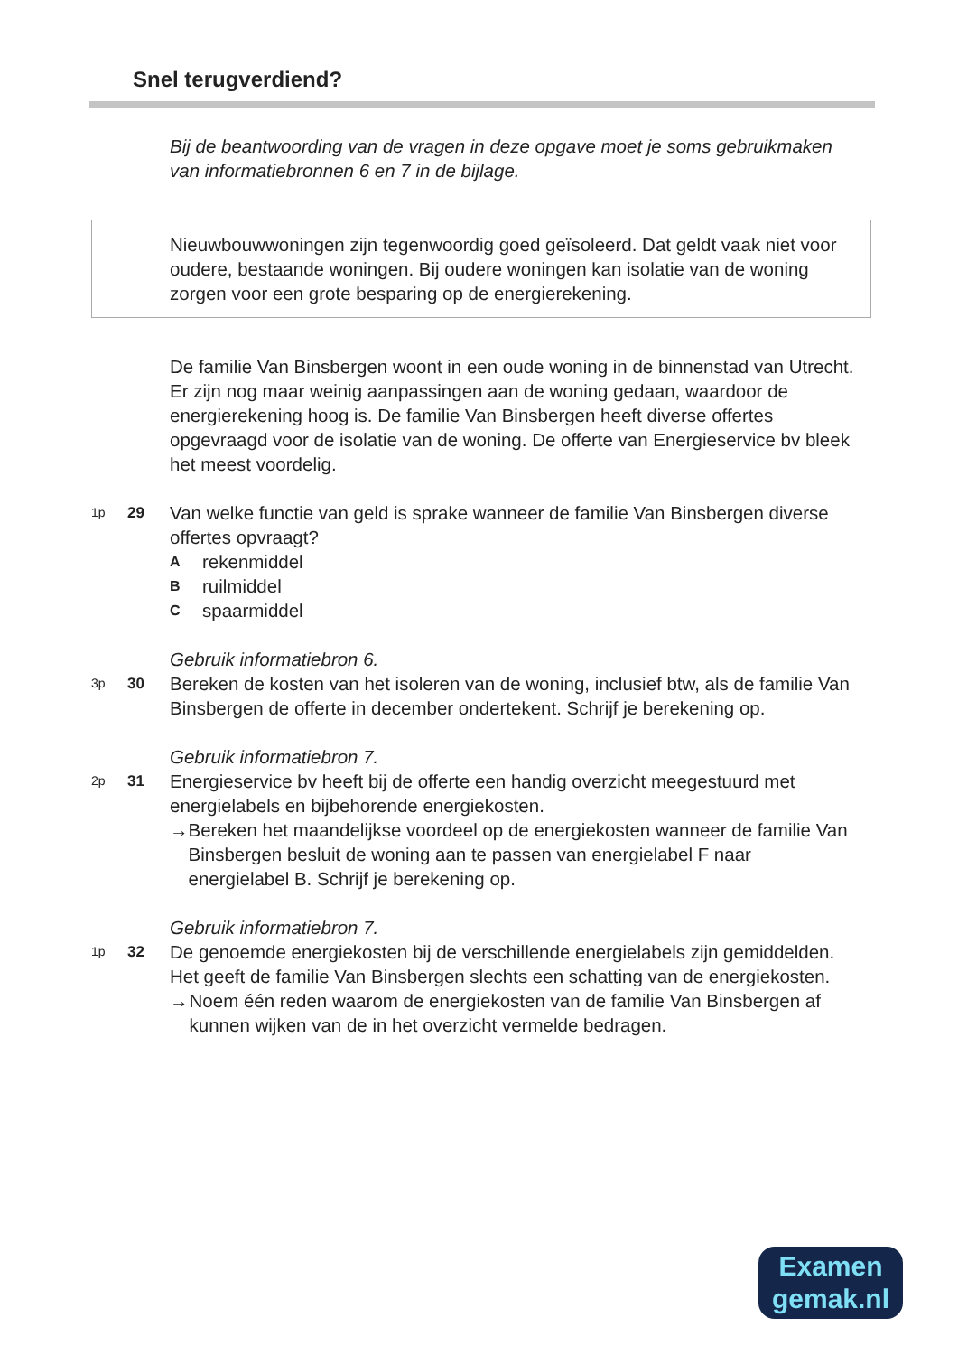Snel terugverdiend?
Bij de beantwoording van de vragen in deze opgave moet je soms gebruikmaken van informatiebronnen 6 en 7 in de bijlage.
Nieuwbouwwoningen zijn tegenwoordig goed geïsoleerd. Dat geldt vaak niet voor oudere, bestaande woningen. Bij oudere woningen kan isolatie van de woning zorgen voor een grote besparing op de energierekening.
De familie Van Binsbergen woont in een oude woning in de binnenstad van Utrecht. Er zijn nog maar weinig aanpassingen aan de woning gedaan, waardoor de energierekening hoog is. De familie Van Binsbergen heeft diverse offertes opgevraagd voor de isolatie van de woning. De offerte van Energieservice bv bleek het meest voordelig.
1p
29
Van welke functie van geld is sprake wanneer de familie Van Binsbergen diverse offertes opvraagt?
Arekenmiddel
Bruilmiddel
Cspaarmiddel
Gebruik informatiebron 6.
3p
30
Bereken de kosten van het isoleren van de woning, inclusief btw, als de familie Van Binsbergen de offerte in december ondertekent. Schrijf je berekening op.
Gebruik informatiebron 7.
2p
31
Energieservice bv heeft bij de offerte een handig overzicht meegestuurd met energielabels en bijbehorende energiekosten.
→ Bereken het maandelijkse voordeel op de energiekosten wanneer de familie Van Binsbergen besluit de woning aan te passen van energielabel F naar energielabel B. Schrijf je berekening op.
Gebruik informatiebron 7.
1p
32
De genoemde energiekosten bij de verschillende energielabels zijn gemiddelden. Het geeft de familie Van Binsbergen slechts een schatting van de energiekosten.
→ Noem één reden waarom de energiekosten van de familie Van Binsbergen af kunnen wijken van de in het overzicht vermelde bedragen.
Examen
gemak.nl